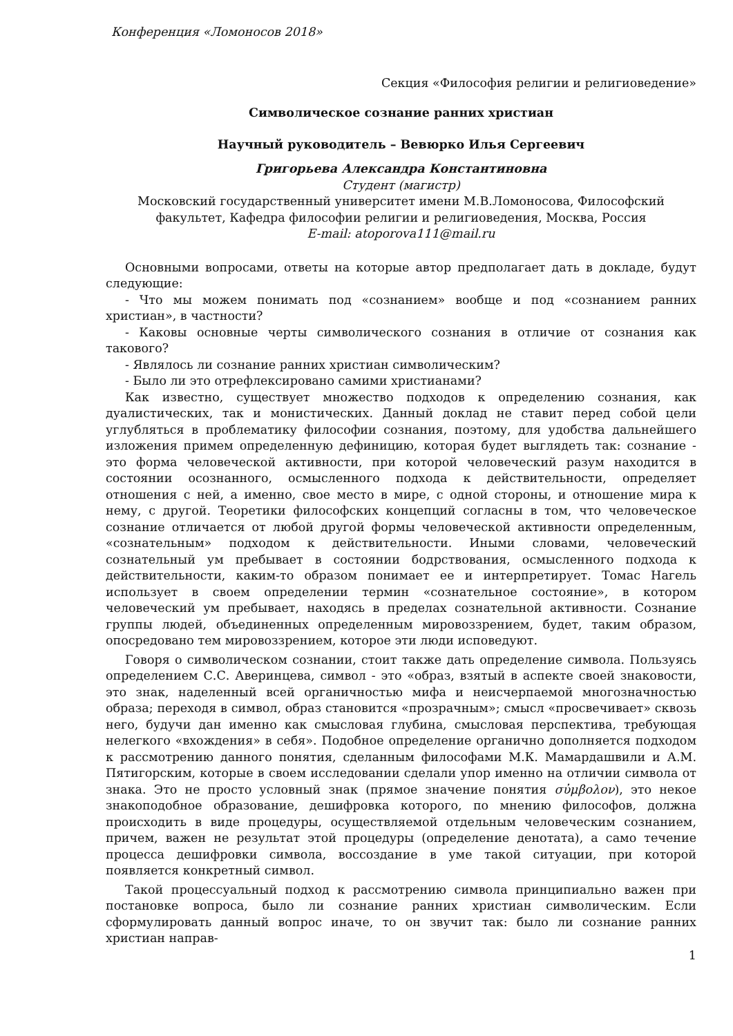Конференция «Ломоносов 2018»
Секция «Философия религии и религиоведение»
Символическое сознание ранних христиан
Научный руководитель – Вевюрко Илья Сергеевич
Григорьева Александра Константиновна
Студент (магистр)
Московский государственный университет имени М.В.Ломоносова, Философский факультет, Кафедра философии религии и религиоведения, Москва, Россия
E-mail: atoporova111@mail.ru
Основными вопросами, ответы на которые автор предполагает дать в докладе, будут следующие:
- Что мы можем понимать под «сознанием» вообще и под «сознанием ранних христиан», в частности?
- Каковы основные черты символического сознания в отличие от сознания как такового?
- Являлось ли сознание ранних христиан символическим?
- Было ли это отрефлексировано самими христианами?
Как известно, существует множество подходов к определению сознания, как дуалистических, так и монистических. Данный доклад не ставит перед собой цели углубляться в проблематику философии сознания, поэтому, для удобства дальнейшего изложения примем определенную дефиницию, которая будет выглядеть так: сознание - это форма человеческой активности, при которой человеческий разум находится в состоянии осознанного, осмысленного подхода к действительности, определяет отношения с ней, а именно, свое место в мире, с одной стороны, и отношение мира к нему, с другой. Теоретики философских концепций согласны в том, что человеческое сознание отличается от любой другой формы человеческой активности определенным, «сознательным» подходом к действительности. Иными словами, человеческий сознательный ум пребывает в состоянии бодрствования, осмысленного подхода к действительности, каким-то образом понимает ее и интерпретирует. Томас Нагель использует в своем определении термин «сознательное состояние», в котором человеческий ум пребывает, находясь в пределах сознательной активности. Сознание группы людей, объединенных определенным мировоззрением, будет, таким образом, опосредовано тем мировоззрением, которое эти люди исповедуют.
Говоря о символическом сознании, стоит также дать определение символа. Пользуясь определением С.С. Аверинцева, символ - это «образ, взятый в аспекте своей знаковости, это знак, наделенный всей органичностью мифа и неисчерпаемой многозначностью образа; переходя в символ, образ становится «прозрачным»; смысл «просвечивает» сквозь него, будучи дан именно как смысловая глубина, смысловая перспектива, требующая нелегкого «вхождения» в себя». Подобное определение органично дополняется подходом к рассмотрению данного понятия, сделанным философами М.К. Мамардашвили и А.М. Пятигорским, которые в своем исследовании сделали упор именно на отличии символа от знака. Это не просто условный знак (прямое значение понятия σὐμβολον), это некое знакоподобное образование, дешифровка которого, по мнению философов, должна происходить в виде процедуры, осуществляемой отдельным человеческим сознанием, причем, важен не результат этой процедуры (определение денотата), а само течение процесса дешифровки символа, воссоздание в уме такой ситуации, при которой появляется конкретный символ.
Такой процессуальный подход к рассмотрению символа принципиально важен при постановке вопроса, было ли сознание ранних христиан символическим. Если сформулировать данный вопрос иначе, то он звучит так: было ли сознание ранних христиан направ-
1